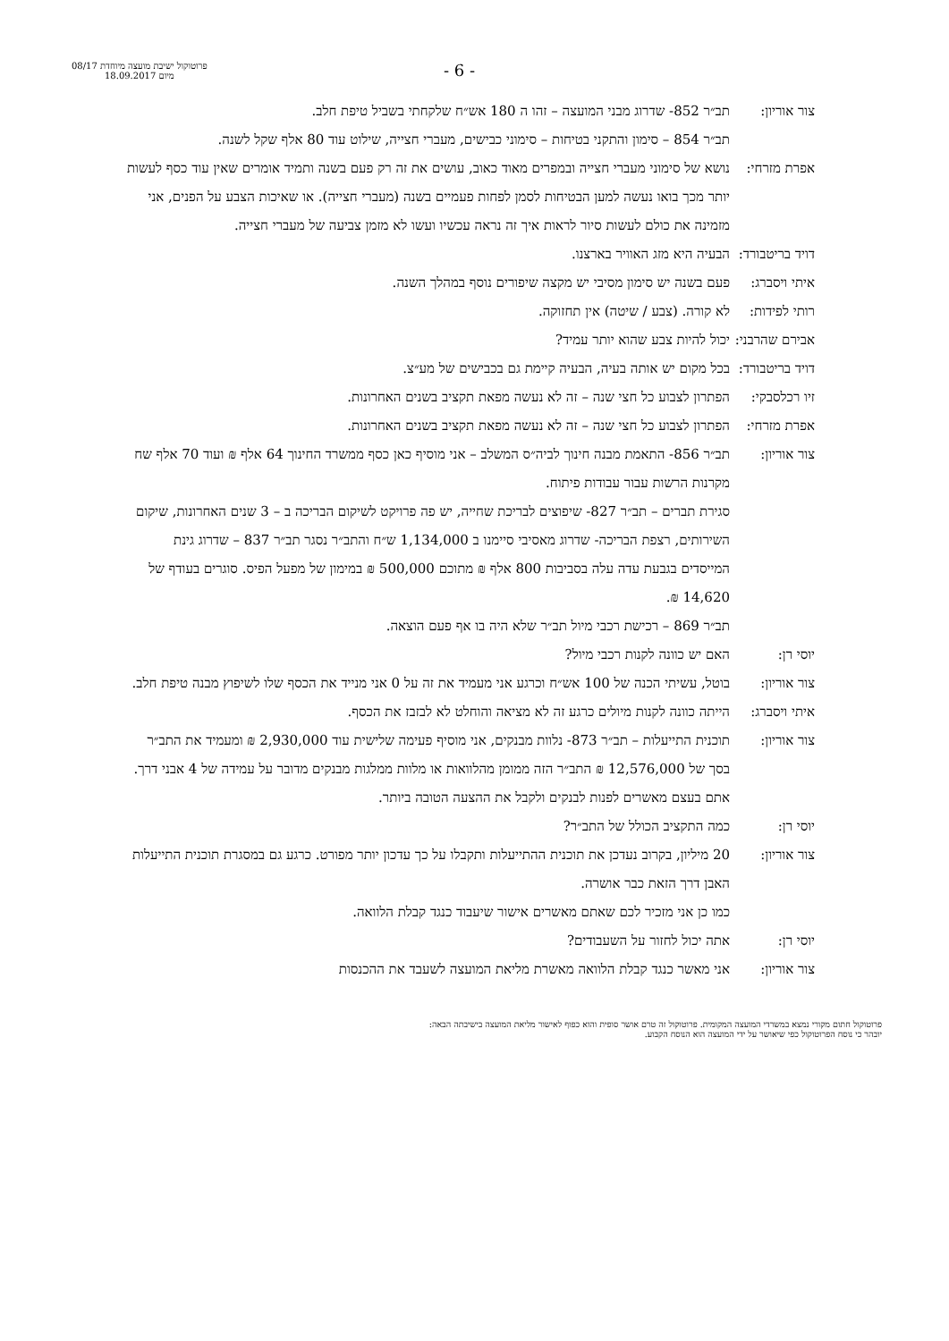פרוטוקול ישיבת מועצה מיוחדת 08/17
מיום 18.09.2017
- 6 -
צור אוריון:
תב״ר 852- שדרוג מבני המועצה – זהו ה 180 אש״ח שלקחתי בשביל טיפת חלב.
תב״ר 854 – סימון והתקני בטיחות – סימוני כבישים, מעברי חצייה, שילוט עוד 80 אלף שקל לשנה.
אפרת מזרחי:
נושא של סימוני מעברי חצייה ובמפרים מאוד כאוב, עושים את זה רק פעם בשנה ותמיד אומרים שאין עוד כסף לעשות יותר מכך בואו נעשה למען הבטיחות לסמן לפחות פעמיים בשנה (מעברי חצייה). או שאיכות הצבע על הפנים, אני מזמינה את כולם לעשות סיור לראות איך זה נראה עכשיו ועשו לא מזמן צביעה של מעברי חצייה.
דויד בריטבורד:
הבעיה היא מזג האוויר בארצנו.
איתי ויסברג:
פעם בשנה יש סימון מסיבי יש מקצה שיפורים נוסף במהלך השנה.
רותי לפידות:
לא קורה. (צבע / שיטה) אין תחזוקה.
אבירם שהרבני:
יכול להיות צבע שהוא יותר עמיד?
דויד בריטבורד:
בכל מקום יש אותה בעיה, הבעיה קיימת גם בכבישים של מע״צ.
זיו רכלסבקי:
הפתרון לצבוע כל חצי שנה – זה לא נעשה מפאת תקציב בשנים האחרונות.
אפרת מזרחי:
הפתרון לצבוע כל חצי שנה – זה לא נעשה מפאת תקציב בשנים האחרונות.
צור אוריון:
תב״ר 856- התאמת מבנה חינוך לביה״ס המשלב – אני מוסיף כאן כסף ממשרד החינוך 64 אלף ₪ ועוד 70 אלף שח מקרנות הרשות עבור עבודות פיתוח.
סגירת תברים – תב״ר 827- שיפוצים לבריכת שחייה, יש פה פרויקט לשיקום הבריכה ב – 3 שנים האחרונות, שיקום השירותים, רצפת הבריכה- שדרוג מאסיבי סיימנו ב 1,134,000 ש״ח והתב״ר נסגר תב״ר 837 – שדרוג גינת המייסדים בגבעת עדה עלה בסביבות 800 אלף ₪ מתוכם 500,000 ₪ במימון של מפעל הפיס. סוגרים בעודף של 14,620 ₪.
תב״ר 869 – רכישת רכבי מיול תב״ר שלא היה בו אף פעם הוצאה.
יוסי רן: האם יש כוונה לקנות רכבי מיול?
צור אוריון:
בוטל, עשיתי הכנה של 100 אש״ח וכרגע אני מעמיד את זה על 0 אני מנייד את הכסף שלו לשיפוץ מבנה טיפת חלב.
איתי ויסברג:
הייתה כוונה לקנות מיולים כרגע זה לא מציאה והוחלט לא לבזבז את הכסף.
צור אוריון:
תוכנית התייעלות – תב״ר 873- נלוות מבנקים, אני מוסיף פעימה שלישית עוד 2,930,000 ₪ ומעמיד את התב״ר בסך של 12,576,000 ₪ התב״ר הזה ממומן מהלוואות או מלוות ממלגות מבנקים מדובר על עמידה של 4 אבני דרך. אתם בעצם מאשרים לפנות לבנקים ולקבל את ההצעה הטובה ביותר.
יוסי רן: כמה התקציב הכולל של התב״ר?
צור אוריון:
20 מיליון, בקרוב נעדכן את תוכנית ההתייעלות ותקבלו על כך עדכון יותר מפורט. כרגע גם במסגרת תוכנית התייעלות האבן דרך הזאת כבר אושרה.
כמו כן אני מזכיר לכם שאתם מאשרים אישור שיעבוד כנגד קבלת הלוואה.
יוסי רן: אתה יכול לחזור על השעבודים?
צור אוריון:
אני מאשר כנגד קבלת הלוואה מאשרת מליאת המועצה לשעבד את ההכנסות
פרוטוקול חתום מקורי נמצא במשרדי המועצה המקומית. פרוטוקול זה טרם אושר סופית והוא כפוף לאישור מליאת המועצה בישיבתה הבאה:
יובהר כי נוסח הפרוטוקול כפי שיאושר על ידי המועצה הוא הנוסח הקבוע.